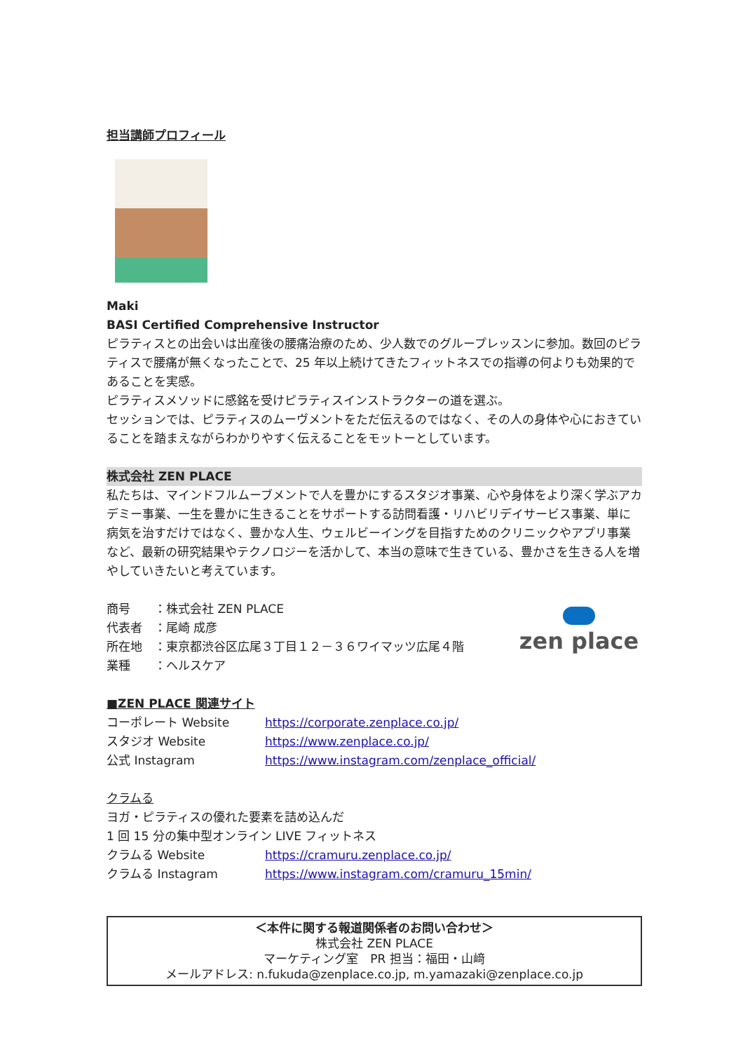担当講師プロフィール
Maki
BASI Certified Comprehensive Instructor
ピラティスとの出会いは出産後の腰痛治療のため、少人数でのグループレッスンに参加。数回のピラティスで腰痛が無くなったことで、25 年以上続けてきたフィットネスでの指導の何よりも効果的であることを実感。
ピラティスメソッドに感銘を受けピラティスインストラクターの道を選ぶ。
セッションでは、ピラティスのムーヴメントをただ伝えるのではなく、その人の身体や心におきていることを踏まえながらわかりやすく伝えることをモットーとしています。
株式会社 ZEN PLACE
私たちは、マインドフルムーブメントで人を豊かにするスタジオ事業、心や身体をより深く学ぶアカデミー事業、一生を豊かに生きることをサポートする訪問看護・リハビリデイサービス事業、単に病気を治すだけではなく、豊かな人生、ウェルビーイングを目指すためのクリニックやアプリ事業など、最新の研究結果やテクノロジーを活かして、本当の意味で生きている、豊かさを生きる人を増やしていきたいと考えています。
商号　　：株式会社 ZEN PLACE
代表者　：尾崎 成彦
所在地　：東京都渋谷区広尾３丁目１２－３６ワイマッツ広尾４階
業種　　：ヘルスケア
zen place
■ZEN PLACE 関連サイト
コーポレート Website https://corporate.zenplace.co.jp/
スタジオ Website https://www.zenplace.co.jp/
公式 Instagram https://www.instagram.com/zenplace_official/
クラムる
ヨガ・ピラティスの優れた要素を詰め込んだ
1 回 15 分の集中型オンライン LIVE フィットネス
クラムる Website https://cramuru.zenplace.co.jp/
クラムる Instagram https://www.instagram.com/cramuru_15min/
＜本件に関する報道関係者のお問い合わせ＞
株式会社 ZEN PLACE
マーケティング室　PR 担当：福田・山﨑
メールアドレス: n.fukuda@zenplace.co.jp, m.yamazaki@zenplace.co.jp